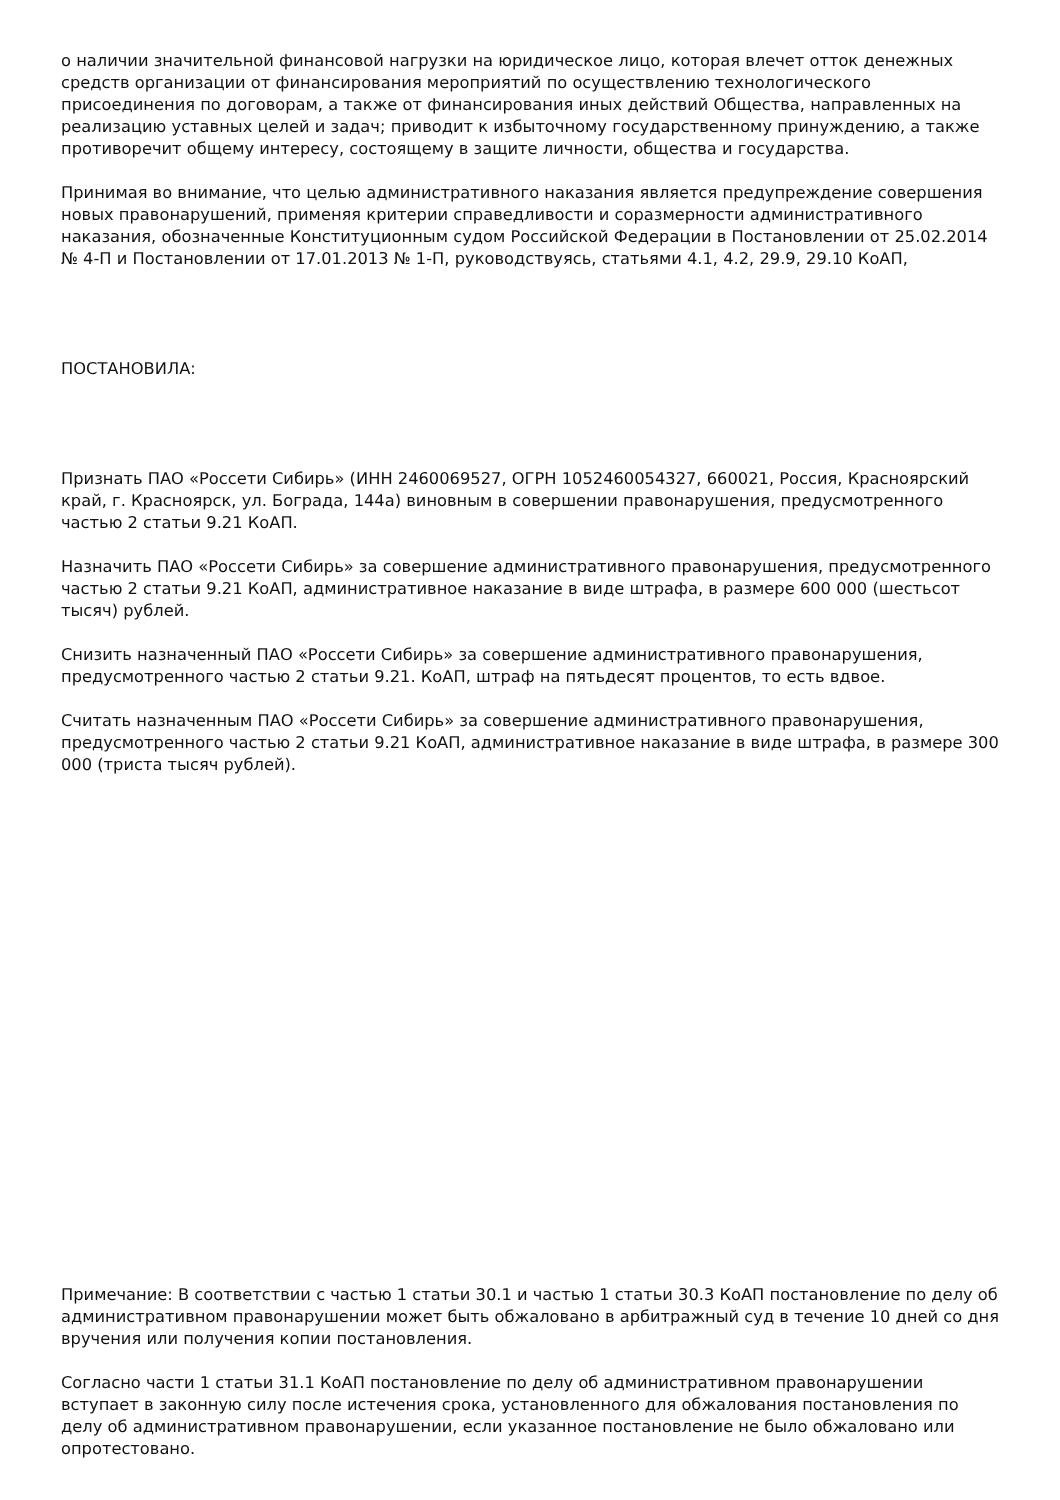о наличии значительной финансовой нагрузки на юридическое лицо, которая влечет отток денежных средств организации от финансирования мероприятий по осуществлению технологического присоединения по договорам, а также от финансирования иных действий Общества, направленных на реализацию уставных целей и задач; приводит к избыточному государственному принуждению, а также противоречит общему интересу, состоящему в защите личности, общества и государства.
Принимая во внимание, что целью административного наказания является предупреждение совершения новых правонарушений, применяя критерии справедливости и соразмерности административного наказания, обозначенные Конституционным судом Российской Федерации в Постановлении от 25.02.2014 № 4-П и Постановлении от 17.01.2013 № 1-П, руководствуясь, статьями 4.1, 4.2, 29.9, 29.10 КоАП,
ПОСТАНОВИЛА:
Признать ПАО «Россети Сибирь» (ИНН 2460069527, ОГРН 1052460054327, 660021, Россия, Красноярский край, г. Красноярск, ул. Бограда, 144а) виновным в совершении правонарушения, предусмотренного частью 2 статьи 9.21 КоАП.
Назначить ПАО «Россети Сибирь» за совершение административного правонарушения, предусмотренного частью 2 статьи 9.21 КоАП, административное наказание в виде штрафа, в размере 600 000 (шестьсот тысяч) рублей.
Снизить назначенный ПАО «Россети Сибирь» за совершение административного правонарушения, предусмотренного частью 2 статьи 9.21. КоАП, штраф на пятьдесят процентов, то есть вдвое.
Считать назначенным ПАО «Россети Сибирь» за совершение административного правонарушения, предусмотренного частью 2 статьи 9.21 КоАП, административное наказание в виде штрафа, в размере 300 000 (триста тысяч рублей).
Примечание: В соответствии с частью 1 статьи 30.1 и частью 1 статьи 30.3 КоАП постановление по делу об административном правонарушении может быть обжаловано в арбитражный суд в течение 10 дней со дня вручения или получения копии постановления.
Согласно части 1 статьи 31.1 КоАП постановление по делу об административном правонарушении вступает в законную силу после истечения срока, установленного для обжалования постановления по делу об административном правонарушении, если указанное постановление не было обжаловано или опротестовано.